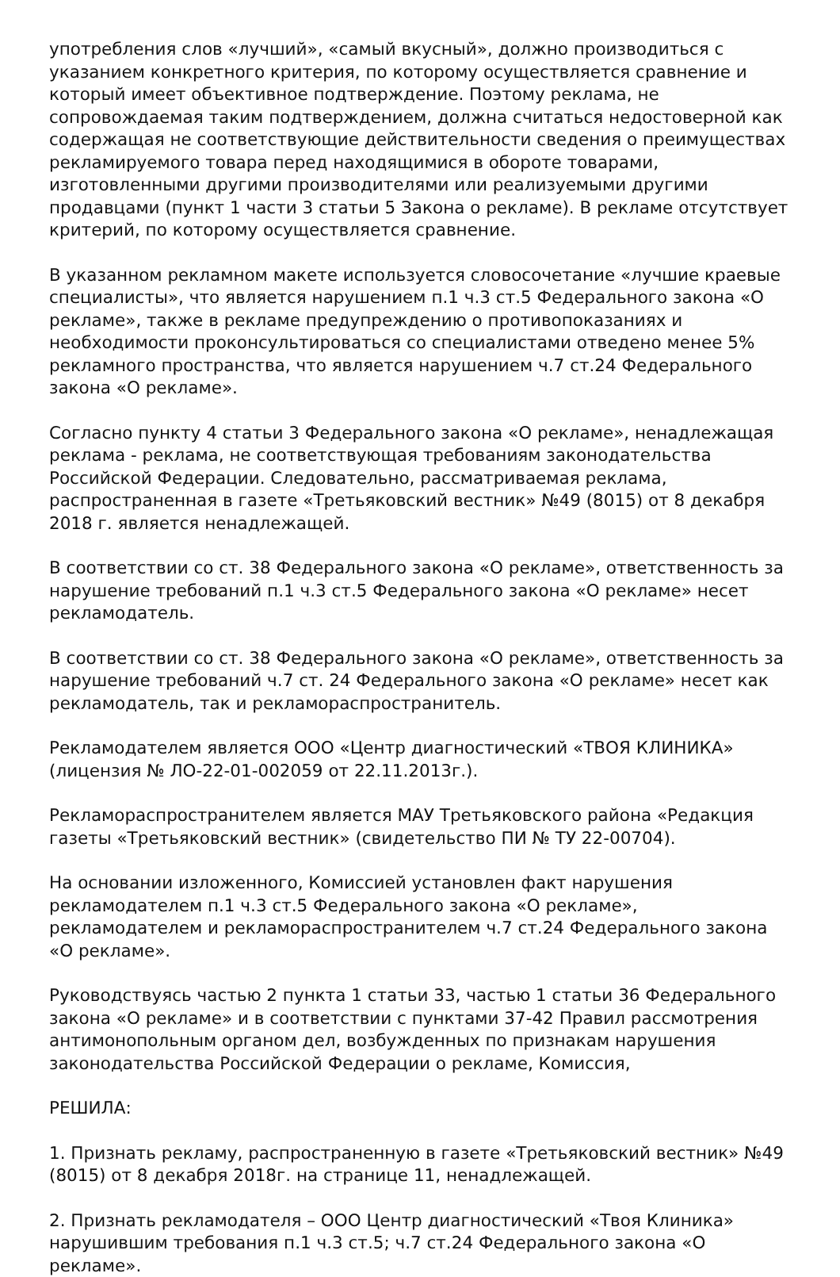употребления слов «лучший», «самый вкусный», должно производиться с указанием конкретного критерия, по которому осуществляется сравнение и который имеет объективное подтверждение. Поэтому реклама, не сопровождаемая таким подтверждением, должна считаться недостоверной как содержащая не соответствующие действительности сведения о преимуществах рекламируемого товара перед находящимися в обороте товарами, изготовленными другими производителями или реализуемыми другими продавцами (пункт 1 части 3 статьи 5 Закона о рекламе). В рекламе отсутствует критерий, по которому осуществляется сравнение.
В указанном рекламном макете используется словосочетание «лучшие краевые специалисты», что является нарушением п.1 ч.3 ст.5 Федерального закона «О рекламе», также в рекламе предупреждению о противопоказаниях и необходимости проконсультироваться со специалистами отведено менее 5% рекламного пространства, что является нарушением ч.7 ст.24 Федерального закона «О рекламе».
Согласно пункту 4 статьи 3 Федерального закона «О рекламе», ненадлежащая реклама - реклама, не соответствующая требованиям законодательства Российской Федерации. Следовательно, рассматриваемая реклама, распространенная в газете «Третьяковский вестник» №49 (8015) от 8 декабря 2018 г. является ненадлежащей.
В соответствии со ст. 38 Федерального закона «О рекламе», ответственность за нарушение требований п.1 ч.3 ст.5 Федерального закона «О рекламе» несет рекламодатель.
В соответствии со ст. 38 Федерального закона «О рекламе», ответственность за нарушение требований ч.7 ст. 24 Федерального закона «О рекламе» несет как рекламодатель, так и рекламораспространитель.
Рекламодателем является ООО «Центр диагностический «ТВОЯ КЛИНИКА» (лицензия № ЛО-22-01-002059 от 22.11.2013г.).
Рекламораспространителем является МАУ Третьяковского района «Редакция газеты «Третьяковский вестник» (свидетельство ПИ № ТУ 22-00704).
На основании изложенного, Комиссией установлен факт нарушения рекламодателем п.1 ч.3 ст.5 Федерального закона «О рекламе», рекламодателем и рекламораспространителем ч.7 ст.24 Федерального закона «О рекламе».
Руководствуясь частью 2 пункта 1 статьи 33, частью 1 статьи 36 Федерального закона «О рекламе» и в соответствии с пунктами 37-42 Правил рассмотрения антимонопольным органом дел, возбужденных по признакам нарушения законодательства Российской Федерации о рекламе, Комиссия,
РЕШИЛА:
1. Признать рекламу, распространенную в газете «Третьяковский вестник» №49 (8015) от 8 декабря 2018г. на странице 11, ненадлежащей.
2. Признать рекламодателя – ООО Центр диагностический «Твоя Клиника» нарушившим требования п.1 ч.3 ст.5; ч.7 ст.24 Федерального закона «О рекламе».